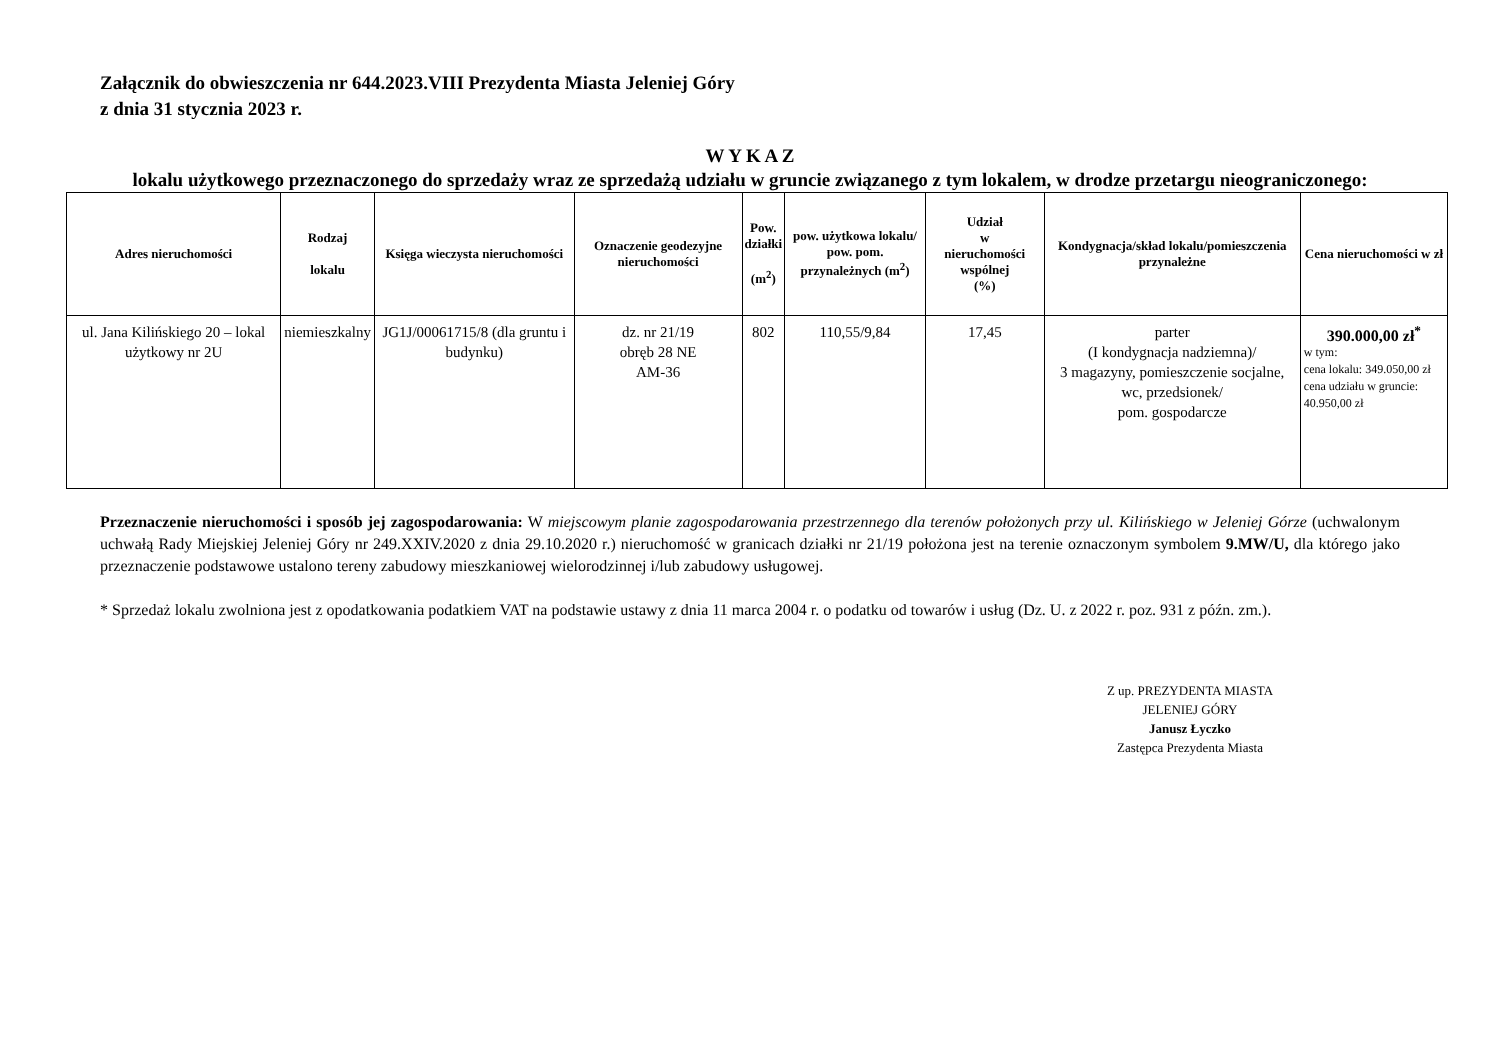Załącznik do obwieszczenia nr 644.2023.VIII Prezydenta Miasta Jeleniej Góry
z dnia 31 stycznia 2023 r.
W Y K A Z
lokalu użytkowego przeznaczonego do sprzedaży wraz ze sprzedażą udziału w gruncie związanego z tym lokalem, w drodze przetargu nieograniczonego:
| Adres nieruchomości | Rodzaj lokalu | Księga wieczysta nieruchomości | Oznaczenie geodezyjne nieruchomości | Pow. działki (m<sup>2</sup>) | pow. użytkowa lokalu/ pow. pom. przynależnych (m<sup>2</sup>) | Udział w nieruchomości wspólnej (%) | Kondygnacja/skład lokalu/pomieszczenia przynależne | Cena nieruchomości w zł |
| --- | --- | --- | --- | --- | --- | --- | --- | --- |
| ul. Jana Kilińskiego 20 – lokal użytkowy nr 2U | niemieszkalny | JG1J/00061715/8 (dla gruntu i budynku) | dz. nr 21/19 obręb 28 NE AM-36 | 802 | 110,55/9,84 | 17,45 | parter (I kondygnacja nadziemna)/ 3 magazyny, pomieszczenie socjalne, wc, przedsionek/ pom. gospodarcze | 390.000,00 zł<sup>*</sup> w tym: cena lokalu: 349.050,00 zł cena udziału w gruncie: 40.950,00 zł |
Przeznaczenie nieruchomości i sposób jej zagospodarowania: W miejscowym planie zagospodarowania przestrzennego dla terenów położonych przy ul. Kilińskiego w Jeleniej Górze (uchwalonym uchwałą Rady Miejskiej Jeleniej Góry nr 249.XXIV.2020 z dnia 29.10.2020 r.) nieruchomość w granicach działki nr 21/19 położona jest na terenie oznaczonym symbolem 9.MW/U, dla którego jako przeznaczenie podstawowe ustalono tereny zabudowy mieszkaniowej wielorodzinnej i/lub zabudowy usługowej.
* Sprzedaż lokalu zwolniona jest z opodatkowania podatkiem VAT na podstawie ustawy z dnia 11 marca 2004 r. o podatku od towarów i usług (Dz. U. z 2022 r. poz. 931 z późn. zm.).
Z up. PREZYDENTA MIASTA
JELENIEJ GÓRY
Janusz Łyczko
Zastępca Prezydenta Miasta